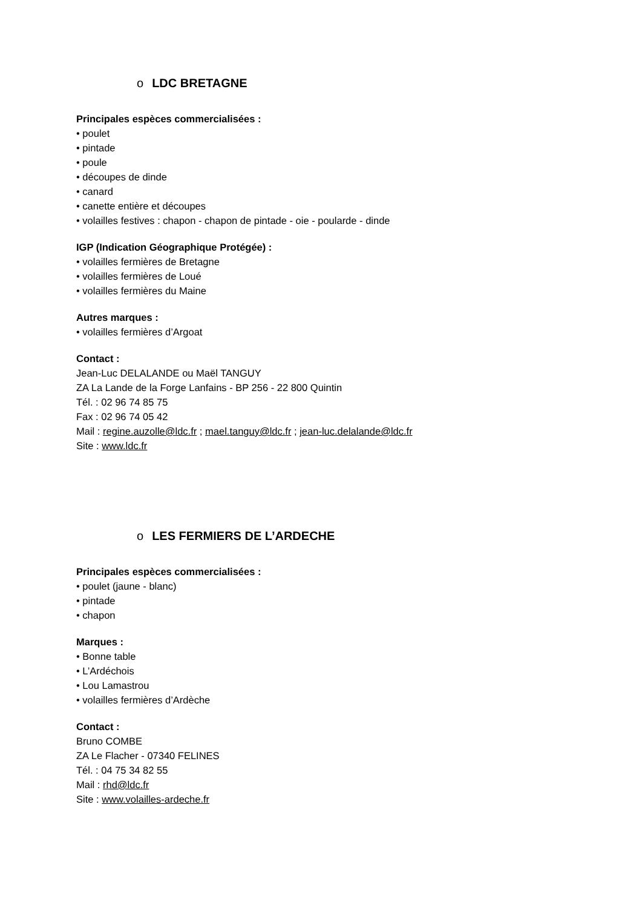o LDC BRETAGNE
Principales espèces commercialisées :
• poulet
• pintade
• poule
• découpes de dinde
• canard
• canette entière et découpes
• volailles festives : chapon - chapon de pintade - oie - poularde - dinde
IGP (Indication Géographique Protégée) :
• volailles fermières de Bretagne
• volailles fermières de Loué
• volailles fermières du Maine
Autres marques :
• volailles fermières d’Argoat
Contact :
Jean-Luc DELALANDE ou Maël TANGUY
ZA La Lande de la Forge Lanfains - BP 256 - 22 800 Quintin
Tél. : 02 96 74 85 75
Fax : 02 96 74 05 42
Mail : regine.auzolle@ldc.fr ; mael.tanguy@ldc.fr ; jean-luc.delalande@ldc.fr
Site : www.ldc.fr
o LES FERMIERS DE L’ARDECHE
Principales espèces commercialisées :
• poulet (jaune - blanc)
• pintade
• chapon
Marques :
• Bonne table
• L’Ardéchois
• Lou Lamastrou
• volailles fermières d’Ardèche
Contact :
Bruno COMBE
ZA Le Flacher - 07340 FELINES
Tél. : 04 75 34 82 55
Mail : rhd@ldc.fr
Site : www.volailles-ardeche.fr